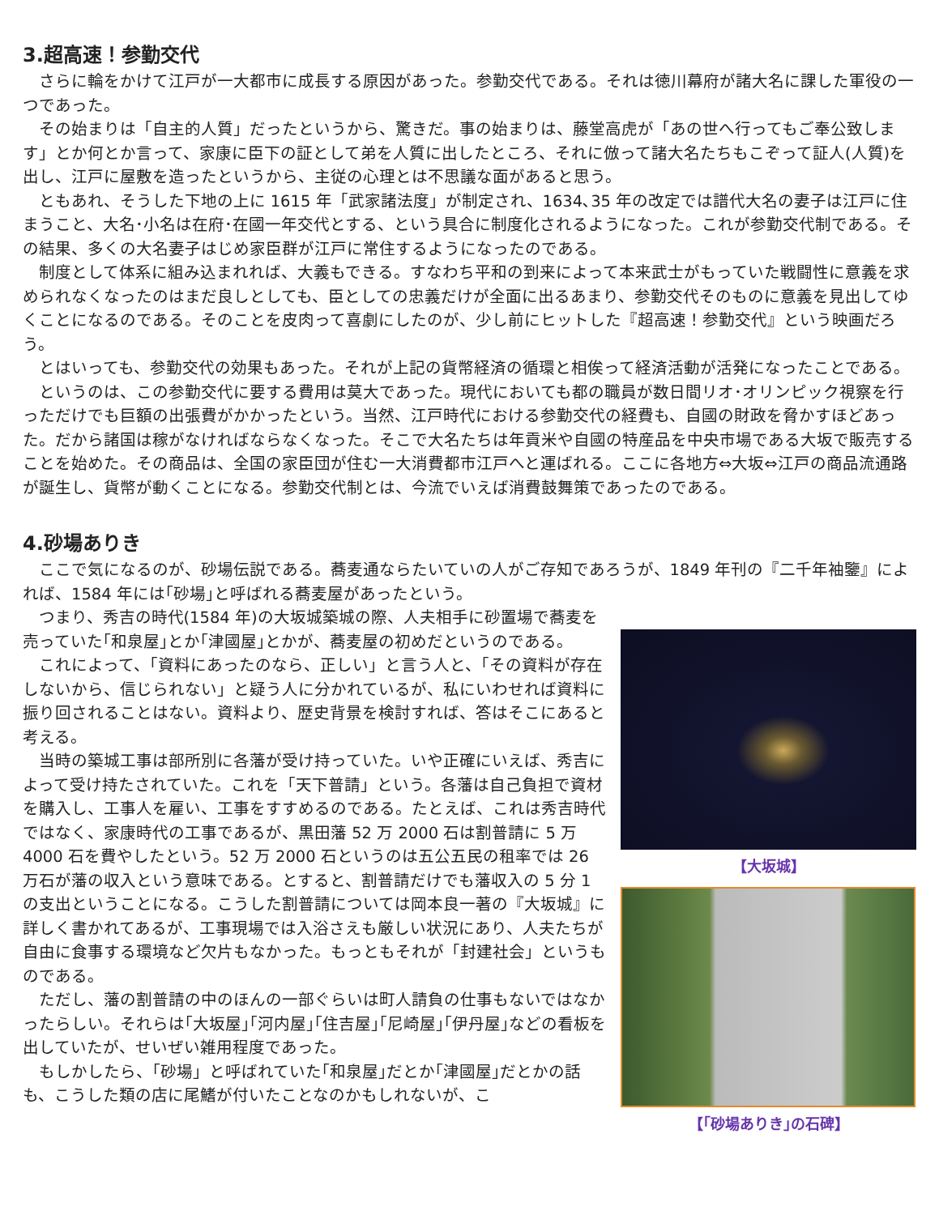3.超高速！参勤交代
さらに輪をかけて江戸が一大都市に成長する原因があった。参勤交代である。それは徳川幕府が諸大名に課した軍役の一つであった。
その始まりは「自主的人質」だったというから、驚きだ。事の始まりは、藤堂高虎が「あの世へ行ってもご奉公致します」とか何とか言って、家康に臣下の証として弟を人質に出したところ、それに倣って諸大名たちもこぞって証人(人質)を出し、江戸に屋敷を造ったというから、主従の心理とは不思議な面があると思う。
ともあれ、そうした下地の上に 1615 年「武家諸法度」が制定され、1634､35 年の改定では譜代大名の妻子は江戸に住まうこと、大名･小名は在府･在國一年交代とする、という具合に制度化されるようになった。これが参勤交代制である。その結果、多くの大名妻子はじめ家臣群が江戸に常住するようになったのである。
制度として体系に組み込まれれば、大義もできる。すなわち平和の到来によって本来武士がもっていた戦闘性に意義を求められなくなったのはまだ良しとしても、臣としての忠義だけが全面に出るあまり、参勤交代そのものに意義を見出してゆくことになるのである。そのことを皮肉って喜劇にしたのが、少し前にヒットした『超高速！参勤交代』という映画だろう。
とはいっても、参勤交代の効果もあった。それが上記の貨幣経済の循環と相俟って経済活動が活発になったことである。
というのは、この参勤交代に要する費用は莫大であった。現代においても都の職員が数日間リオ･オリンピック視察を行っただけでも巨額の出張費がかかったという。当然、江戸時代における参勤交代の経費も、自國の財政を脅かすほどあった。だから諸国は稼がなければならなくなった。そこで大名たちは年貢米や自國の特産品を中央市場である大坂で販売することを始めた。その商品は、全国の家臣団が住む一大消費都市江戸へと運ばれる。ここに各地方⇔大坂⇔江戸の商品流通路が誕生し、貨幣が動くことになる。参勤交代制とは、今流でいえば消費鼓舞策であったのである。
4.砂場ありき
ここで気になるのが、砂場伝説である。蕎麦通ならたいていの人がご存知であろうが、1849 年刊の『二千年袖鑒』によれば、1584 年には｢砂場｣と呼ばれる蕎麦屋があったという。
【大坂城】
【｢砂場ありき｣の石碑】
つまり、秀吉の時代(1584 年)の大坂城築城の際、人夫相手に砂置場で蕎麦を売っていた｢和泉屋｣とか｢津國屋｣とかが、蕎麦屋の初めだというのである。
これによって、「資料にあったのなら、正しい」と言う人と、「その資料が存在しないから、信じられない」と疑う人に分かれているが、私にいわせれば資料に振り回されることはない。資料より、歴史背景を検討すれば、答はそこにあると考える。
当時の築城工事は部所別に各藩が受け持っていた。いや正確にいえば、秀吉によって受け持たされていた。これを「天下普請」という。各藩は自己負担で資材を購入し、工事人を雇い、工事をすすめるのである。たとえば、これは秀吉時代ではなく、家康時代の工事であるが、黒田藩 52 万 2000 石は割普請に 5 万 4000 石を費やしたという。52 万 2000 石というのは五公五民の租率では 26 万石が藩の収入という意味である。とすると、割普請だけでも藩収入の 5 分 1 の支出ということになる。こうした割普請については岡本良一著の『大坂城』に詳しく書かれてあるが、工事現場では入浴さえも厳しい状況にあり、人夫たちが自由に食事する環境など欠片もなかった。もっともそれが「封建社会」というものである。
ただし、藩の割普請の中のほんの一部ぐらいは町人請負の仕事もないではなかったらしい。それらは｢大坂屋｣｢河内屋｣｢住吉屋｣｢尼崎屋｣｢伊丹屋｣などの看板を出していたが、せいぜい雑用程度であった。
もしかしたら、｢砂場」と呼ばれていた｢和泉屋｣だとか｢津國屋｣だとかの話も、こうした類の店に尾鰭が付いたことなのかもしれないが、こ